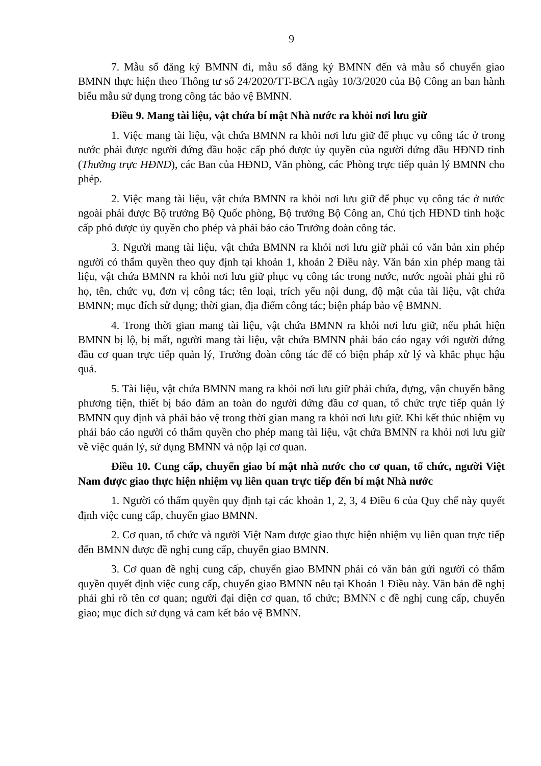9
7. Mẫu sổ đăng ký BMNN đi, mẫu sổ đăng ký BMNN đến và mẫu sổ chuyển giao BMNN thực hiện theo Thông tư số 24/2020/TT-BCA ngày 10/3/2020 của Bộ Công an ban hành biểu mẫu sử dụng trong công tác bảo vệ BMNN.
Điều 9. Mang tài liệu, vật chứa bí mật Nhà nước ra khỏi nơi lưu giữ
1. Việc mang tài liệu, vật chứa BMNN ra khỏi nơi lưu giữ để phục vụ công tác ở trong nước phải được người đứng đầu hoặc cấp phó được ủy quyền của người đứng đầu HĐND tỉnh (Thường trực HĐND), các Ban của HĐND, Văn phòng, các Phòng trực tiếp quản lý BMNN cho phép.
2. Việc mang tài liệu, vật chứa BMNN ra khỏi nơi lưu giữ để phục vụ công tác ở nước ngoài phải được Bộ trưởng Bộ Quốc phòng, Bộ trưởng Bộ Công an, Chủ tịch HĐND tỉnh hoặc cấp phó được ủy quyền cho phép và phải báo cáo Trưởng đoàn công tác.
3. Người mang tài liệu, vật chứa BMNN ra khỏi nơi lưu giữ phải có văn bản xin phép người có thẩm quyền theo quy định tại khoản 1, khoản 2 Điều này. Văn bản xin phép mang tài liệu, vật chứa BMNN ra khỏi nơi lưu giữ phục vụ công tác trong nước, nước ngoài phải ghi rõ họ, tên, chức vụ, đơn vị công tác; tên loại, trích yếu nội dung, độ mật của tài liệu, vật chứa BMNN; mục đích sử dụng; thời gian, địa điểm công tác; biện pháp bảo vệ BMNN.
4. Trong thời gian mang tài liệu, vật chứa BMNN ra khỏi nơi lưu giữ, nếu phát hiện BMNN bị lộ, bị mất, người mang tài liệu, vật chứa BMNN phải báo cáo ngay với người đứng đầu cơ quan trực tiếp quản lý, Trưởng đoàn công tác để có biện pháp xử lý và khắc phục hậu quả.
5. Tài liệu, vật chứa BMNN mang ra khỏi nơi lưu giữ phải chứa, đựng, vận chuyển bằng phương tiện, thiết bị bảo đảm an toàn do người đứng đầu cơ quan, tổ chức trực tiếp quản lý BMNN quy định và phải bảo vệ trong thời gian mang ra khỏi nơi lưu giữ. Khi kết thúc nhiệm vụ phải báo cáo người có thẩm quyền cho phép mang tài liệu, vật chứa BMNN ra khỏi nơi lưu giữ về việc quản lý, sử dụng BMNN và nộp lại cơ quan.
Điều 10. Cung cấp, chuyển giao bí mật nhà nước cho cơ quan, tổ chức, người Việt Nam được giao thực hiện nhiệm vụ liên quan trực tiếp đến bí mật Nhà nước
1. Người có thẩm quyền quy định tại các khoản 1, 2, 3, 4 Điều 6 của Quy chế này quyết định việc cung cấp, chuyển giao BMNN.
2. Cơ quan, tổ chức và người Việt Nam được giao thực hiện nhiệm vụ liên quan trực tiếp đến BMNN được đề nghị cung cấp, chuyển giao BMNN.
3. Cơ quan đề nghị cung cấp, chuyển giao BMNN phải có văn bản gửi người có thẩm quyền quyết định việc cung cấp, chuyển giao BMNN nêu tại Khoản 1 Điều này. Văn bản đề nghị phải ghi rõ tên cơ quan; người đại diện cơ quan, tổ chức; BMNN c đề nghị cung cấp, chuyển giao; mục đích sử dụng và cam kết bảo vệ BMNN.